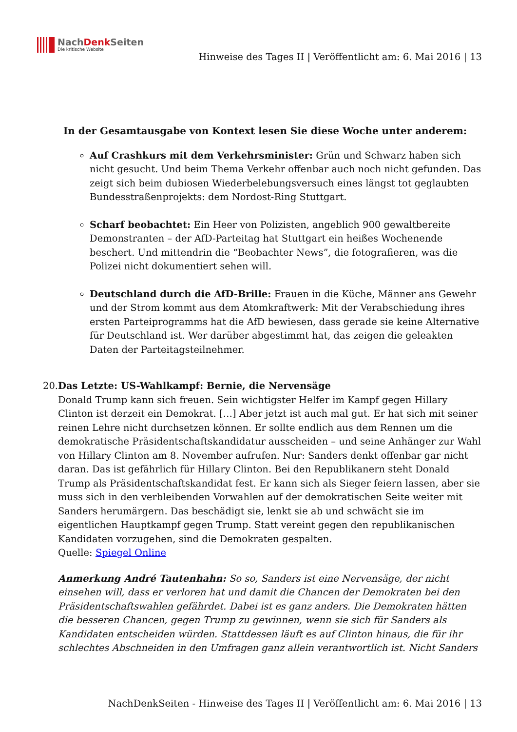NachDenk Seiten
Die kritische Website
Hinweise des Tages II | Veröffentlicht am: 6. Mai 2016 | 13
In der Gesamtausgabe von Kontext lesen Sie diese Woche unter anderem:
Auf Crashkurs mit dem Verkehrsminister: Grün und Schwarz haben sich nicht gesucht. Und beim Thema Verkehr offenbar auch noch nicht gefunden. Das zeigt sich beim dubiosen Wiederbelebungsversuch eines längst tot geglaubten Bundesstraßenprojekts: dem Nordost-Ring Stuttgart.
Scharf beobachtet: Ein Heer von Polizisten, angeblich 900 gewaltbereite Demonstranten – der AfD-Parteitag hat Stuttgart ein heißes Wochenende beschert. Und mittendrin die “Beobachter News”, die fotografieren, was die Polizei nicht dokumentiert sehen will.
Deutschland durch die AfD-Brille: Frauen in die Küche, Männer ans Gewehr und der Strom kommt aus dem Atomkraftwerk: Mit der Verabschiedung ihres ersten Parteiprogramms hat die AfD bewiesen, dass gerade sie keine Alternative für Deutschland ist. Wer darüber abgestimmt hat, das zeigen die geleakten Daten der Parteitagsteilnehmer.
20. Das Letzte: US-Wahlkampf: Bernie, die Nervensäge
Donald Trump kann sich freuen. Sein wichtigster Helfer im Kampf gegen Hillary Clinton ist derzeit ein Demokrat. […] Aber jetzt ist auch mal gut. Er hat sich mit seiner reinen Lehre nicht durchsetzen können. Er sollte endlich aus dem Rennen um die demokratische Präsidentschaftskandidatur ausscheiden – und seine Anhänger zur Wahl von Hillary Clinton am 8. November aufrufen. Nur: Sanders denkt offenbar gar nicht daran. Das ist gefährlich für Hillary Clinton. Bei den Republikanern steht Donald Trump als Präsidentschaftskandidat fest. Er kann sich als Sieger feiern lassen, aber sie muss sich in den verbleibenden Vorwahlen auf der demokratischen Seite weiter mit Sanders herumärgern. Das beschädigt sie, lenkt sie ab und schwächt sie im eigentlichen Hauptkampf gegen Trump. Statt vereint gegen den republikanischen Kandidaten vorzugehen, sind die Demokraten gespalten.
Quelle: Spiegel Online
Anmerkung André Tautenhahn: So so, Sanders ist eine Nervensäge, der nicht einsehen will, dass er verloren hat und damit die Chancen der Demokraten bei den Präsidentschaftswahlen gefährdet. Dabei ist es ganz anders. Die Demokraten hätten die besseren Chancen, gegen Trump zu gewinnen, wenn sie sich für Sanders als Kandidaten entscheiden würden. Stattdessen läuft es auf Clinton hinaus, die für ihr schlechtes Abschneiden in den Umfragen ganz allein verantwortlich ist. Nicht Sanders
NachDenkSeiten - Hinweise des Tages II | Veröffentlicht am: 6. Mai 2016 | 13